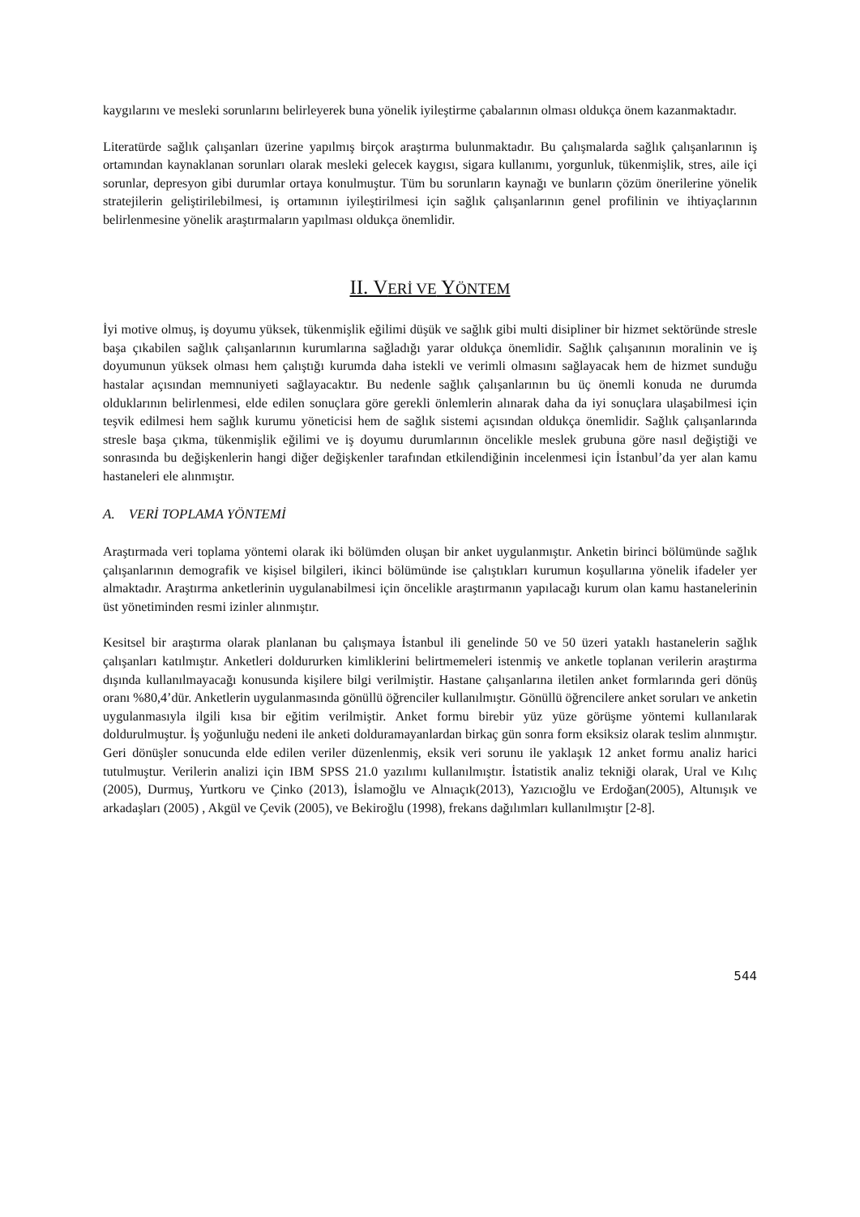kaygılarını ve mesleki sorunlarını belirleyerek buna yönelik iyileştirme çabalarının olması oldukça önem kazanmaktadır.
Literatürde sağlık çalışanları üzerine yapılmış birçok araştırma bulunmaktadır. Bu çalışmalarda sağlık çalışanlarının iş ortamından kaynaklanan sorunları olarak mesleki gelecek kaygısı, sigara kullanımı, yorgunluk, tükenmişlik, stres, aile içi sorunlar, depresyon gibi durumlar ortaya konulmuştur. Tüm bu sorunların kaynağı ve bunların çözüm önerilerine yönelik stratejilerin geliştirilebilmesi, iş ortamının iyileştirilmesi için sağlık çalışanlarının genel profilinin ve ihtiyaçlarının belirlenmesine yönelik araştırmaların yapılması oldukça önemlidir.
II. VERİ VE YÖNTEM
İyi motive olmuş, iş doyumu yüksek, tükenmişlik eğilimi düşük ve sağlık gibi multi disipliner bir hizmet sektöründe stresle başa çıkabilen sağlık çalışanlarının kurumlarına sağladığı yarar oldukça önemlidir. Sağlık çalışanının moralinin ve iş doyumunun yüksek olması hem çalıştığı kurumda daha istekli ve verimli olmasını sağlayacak hem de hizmet sunduğu hastalar açısından memnuniyeti sağlayacaktır. Bu nedenle sağlık çalışanlarının bu üç önemli konuda ne durumda olduklarının belirlenmesi, elde edilen sonuçlara göre gerekli önlemlerin alınarak daha da iyi sonuçlara ulaşabilmesi için teşvik edilmesi hem sağlık kurumu yöneticisi hem de sağlık sistemi açısından oldukça önemlidir. Sağlık çalışanlarında stresle başa çıkma, tükenmişlik eğilimi ve iş doyumu durumlarının öncelikle meslek grubuna göre nasıl değiştiği ve sonrasında bu değişkenlerin hangi diğer değişkenler tarafından etkilendiğinin incelenmesi için İstanbul’da yer alan kamu hastaneleri ele alınmıştır.
A. VERİ TOPLAMA YÖNTEMİ
Araştırmada veri toplama yöntemi olarak iki bölümden oluşan bir anket uygulanmıştır. Anketin birinci bölümünde sağlık çalışanlarının demografik ve kişisel bilgileri, ikinci bölümünde ise çalıştıkları kurumun koşullarına yönelik ifadeler yer almaktadır. Araştırma anketlerinin uygulanabilmesi için öncelikle araştırmanın yapılacağı kurum olan kamu hastanelerinin üst yönetiminden resmi izinler alınmıştır.
Kesitsel bir araştırma olarak planlanan bu çalışmaya İstanbul ili genelinde 50 ve 50 üzeri yataklı hastanelerin sağlık çalışanları katılmıştır. Anketleri doldururken kimliklerini belirtmemeleri istenmiş ve anketle toplanan verilerin araştırma dışında kullanılmayacağı konusunda kişilere bilgi verilmiştir. Hastane çalışanlarına iletilen anket formlarında geri dönüş oranı %80,4’dür. Anketlerin uygulanmasında gönüllü öğrenciler kullanılmıştır. Gönüllü öğrencilere anket soruları ve anketin uygulanmasıyla ilgili kısa bir eğitim verilmiştir. Anket formu birebir yüz yüze görüşme yöntemi kullanılarak doldurulmuştur. İş yoğunluğu nedeni ile anketi dolduramayanlardan birkaç gün sonra form eksiksiz olarak teslim alınmıştır. Geri dönüşler sonucunda elde edilen veriler düzenlenmiş, eksik veri sorunu ile yaklaşık 12 anket formu analiz harici tutulmuştur. Verilerin analizi için IBM SPSS 21.0 yazılımı kullanılmıştır. İstatistik analiz tekniği olarak, Ural ve Kılıç (2005), Durmuş, Yurtkoru ve Çinko (2013), İslamoğlu ve Alnıaçık(2013), Yazıcıoğlu ve Erdoğan(2005), Altunışık ve arkadaşları (2005) , Akgül ve Çevik (2005), ve Bekiroğlu (1998), frekans dağılımları kullanılmıştır [2-8].
544